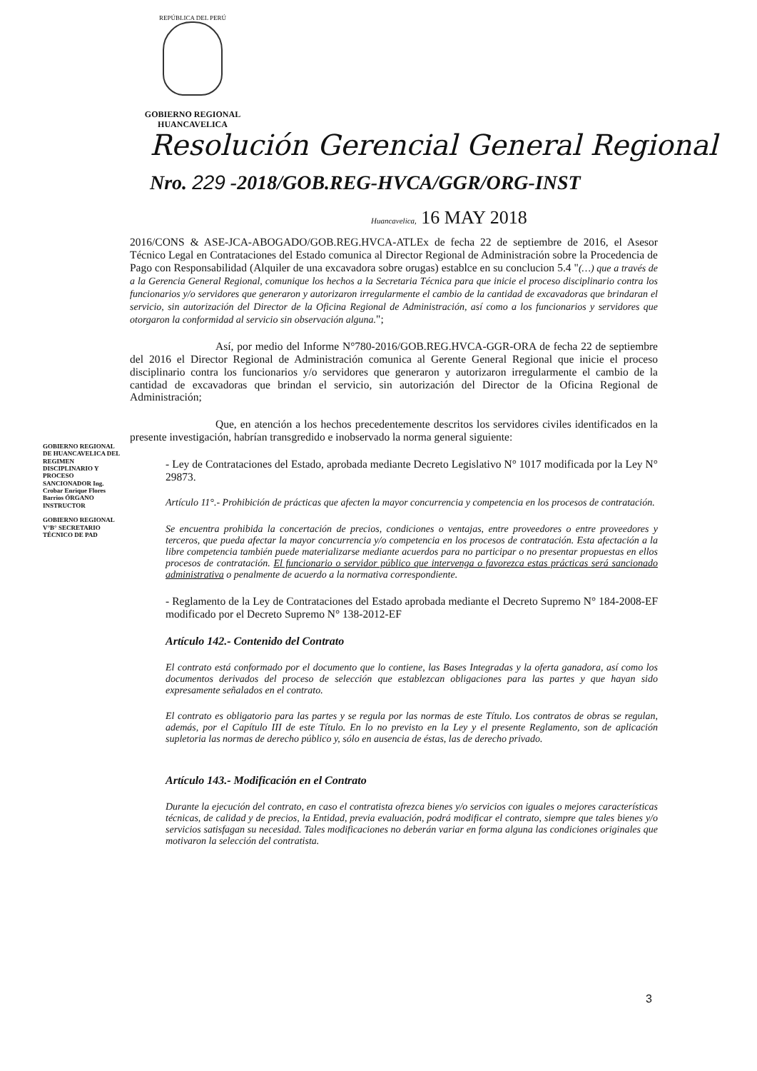REPÚBLICA DEL PERÚ
GOBIERNO REGIONAL
HUANCAVELICA
Resolución Gerencial General Regional
Nro. 229 -2018/GOB.REG-HVCA/GGR/ORG-INST
Huancavelica, 16 MAY 2018
2016/CONS & ASE-JCA-ABOGADO/GOB.REG.HVCA-ATLEx de fecha 22 de septiembre de 2016, el Asesor Técnico Legal en Contrataciones del Estado comunica al Director Regional de Administración sobre la Procedencia de Pago con Responsabilidad (Alquiler de una excavadora sobre orugas) establce en su conclucion 5.4 "(…) que a través de a la Gerencia General Regional, comunique los hechos a la Secretaria Técnica para que inicie el proceso disciplinario contra los funcionarios y/o servidores que generaron y autorizaron irregularmente el cambio de la cantidad de excavadoras que brindaran el servicio, sin autorización del Director de la Oficina Regional de Administración, así como a los funcionarios y servidores que otorgaron la conformidad al servicio sin observación alguna.";
Así, por medio del Informe N°780-2016/GOB.REG.HVCA-GGR-ORA de fecha 22 de septiembre del 2016 el Director Regional de Administración comunica al Gerente General Regional que inicie el proceso disciplinario contra los funcionarios y/o servidores que generaron y autorizaron irregularmente el cambio de la cantidad de excavadoras que brindan el servicio, sin autorización del Director de la Oficina Regional de Administración;
Que, en atención a los hechos precedentemente descritos los servidores civiles identificados en la presente investigación, habrían transgredido e inobservado la norma general siguiente:
- Ley de Contrataciones del Estado, aprobada mediante Decreto Legislativo N° 1017 modificada por la Ley N° 29873.
Artículo 11°.- Prohibición de prácticas que afecten la mayor concurrencia y competencia en los procesos de contratación.
Se encuentra prohibida la concertación de precios, condiciones o ventajas, entre proveedores o entre proveedores y terceros, que pueda afectar la mayor concurrencia y/o competencia en los procesos de contratación. Esta afectación a la libre competencia también puede materializarse mediante acuerdos para no participar o no presentar propuestas en ellos procesos de contratación. El funcionario o servidor público que intervenga o favorezca estas prácticas será sancionado administrativa o penalmente de acuerdo a la normativa correspondiente.
- Reglamento de la Ley de Contrataciones del Estado aprobada mediante el Decreto Supremo N° 184-2008-EF modificado por el Decreto Supremo N° 138-2012-EF
Artículo 142.- Contenido del Contrato
El contrato está conformado por el documento que lo contiene, las Bases Integradas y la oferta ganadora, así como los documentos derivados del proceso de selección que establezcan obligaciones para las partes y que hayan sido expresamente señalados en el contrato.
El contrato es obligatorio para las partes y se regula por las normas de este Título. Los contratos de obras se regulan, además, por el Capítulo III de este Título. En lo no previsto en la Ley y el presente Reglamento, son de aplicación supletoria las normas de derecho público y, sólo en ausencia de éstas, las de derecho privado.
Artículo 143.- Modificación en el Contrato
Durante la ejecución del contrato, en caso el contratista ofrezca bienes y/o servicios con iguales o mejores características técnicas, de calidad y de precios, la Entidad, previa evaluación, podrá modificar el contrato, siempre que tales bienes y/o servicios satisfagan su necesidad. Tales modificaciones no deberán variar en forma alguna las condiciones originales que motivaron la selección del contratista.
GOBIERNO REGIONAL DE HUANCAVELICA DEL REGIMEN DISCIPLINARIO Y PROCESO SANCIONADOR Ing. Crobar Enrique Flores Barrios ÓRGANO INSTRUCTOR
GOBIERNO REGIONAL V°B° SECRETARIO TÉCNICO DE PAD
3